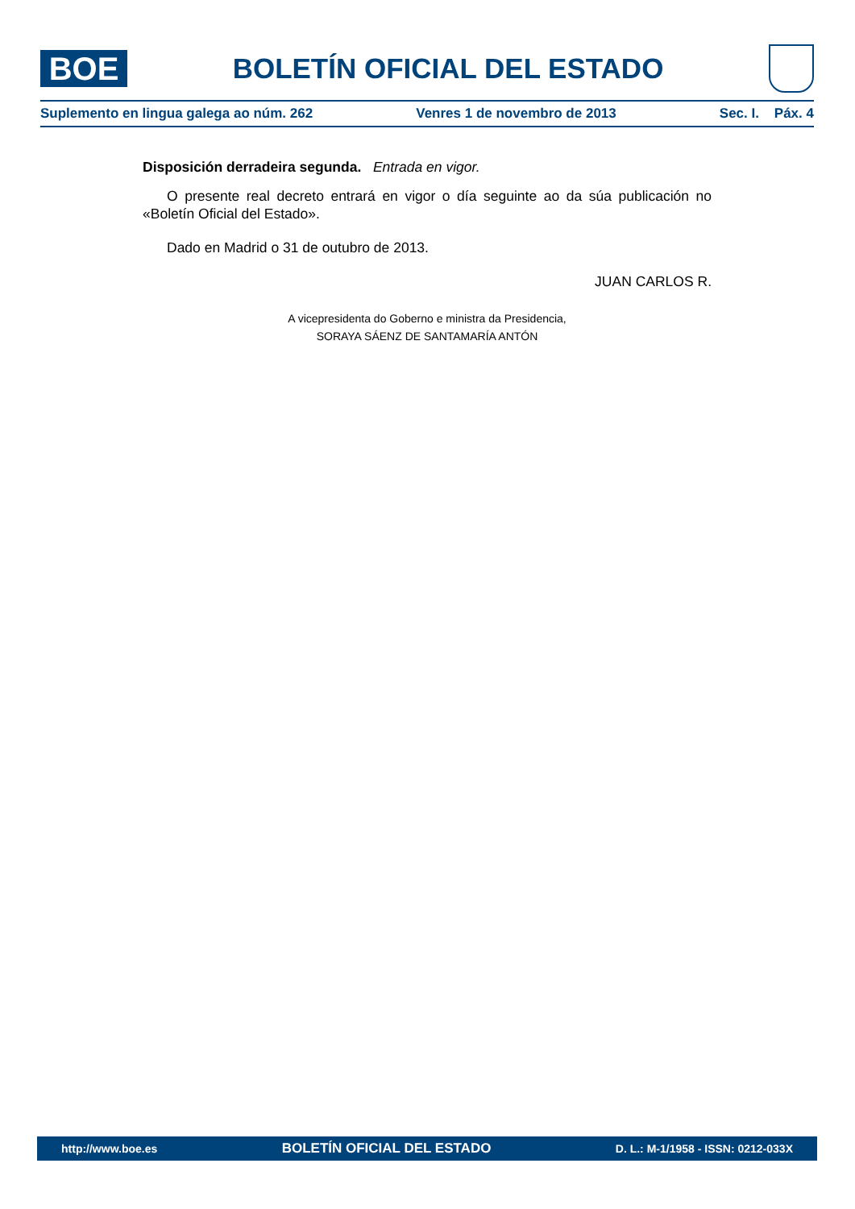BOE
BOLETÍN OFICIAL DEL ESTADO
Suplemento en lingua galega ao núm. 262 Venres 1 de novembro de 2013 Sec. I. Páx. 4
Disposición derradeira segunda. Entrada en vigor.
O presente real decreto entrará en vigor o día seguinte ao da súa publicación no «Boletín Oficial del Estado».
Dado en Madrid o 31 de outubro de 2013.
JUAN CARLOS R.
A vicepresidenta do Goberno e ministra da Presidencia,
SORAYA SÁENZ DE SANTAMARÍA ANTÓN
http://www.boe.es BOLETÍN OFICIAL DEL ESTADO D. L.: M-1/1958 - ISSN: 0212-033X